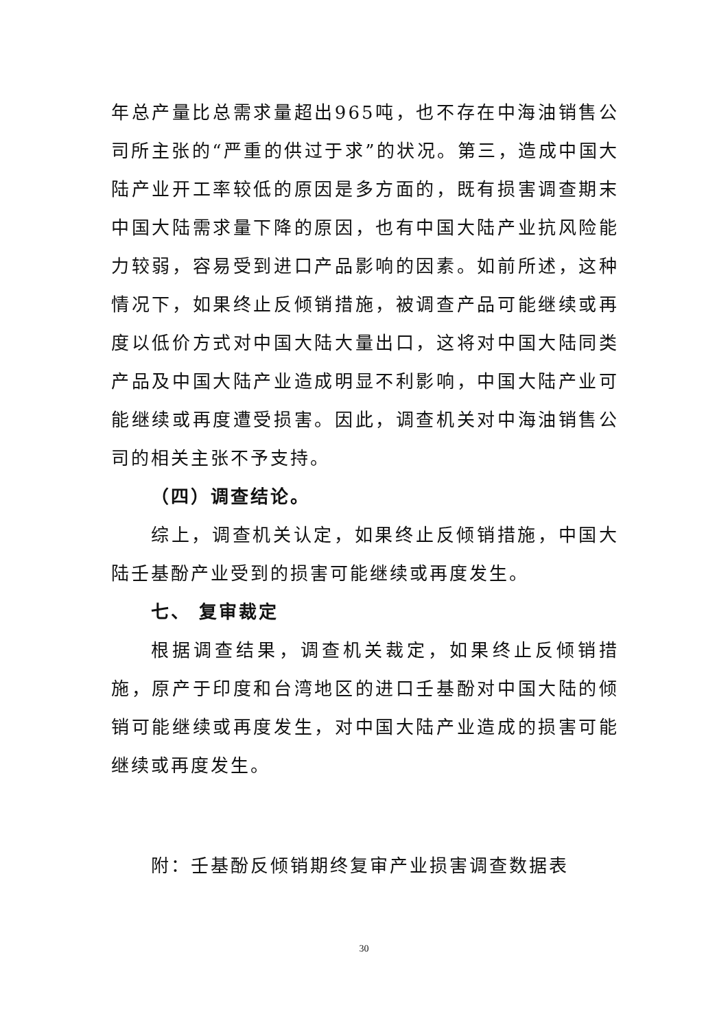年总产量比总需求量超出965吨，也不存在中海油销售公司所主张的“严重的供过于求”的状况。第三，造成中国大陆产业开工率较低的原因是多方面的，既有损害调查期末中国大陆需求量下降的原因，也有中国大陆产业抗风险能力较弱，容易受到进口产品影响的因素。如前所述，这种情况下，如果终止反倾销措施，被调查产品可能继续或再度以低价方式对中国大陆大量出口，这将对中国大陆同类产品及中国大陆产业造成明显不利影响，中国大陆产业可能继续或再度遭受损害。因此，调查机关对中海油销售公司的相关主张不予支持。
（四）调查结论。
综上，调查机关认定，如果终止反倾销措施，中国大陆壬基酚产业受到的损害可能继续或再度发生。
七、 复审裁定
根据调查结果，调查机关裁定，如果终止反倾销措施，原产于印度和台湾地区的进口壬基酚对中国大陆的倾销可能继续或再度发生，对中国大陆产业造成的损害可能继续或再度发生。
附：壬基酚反倾销期终复审产业损害调查数据表
30